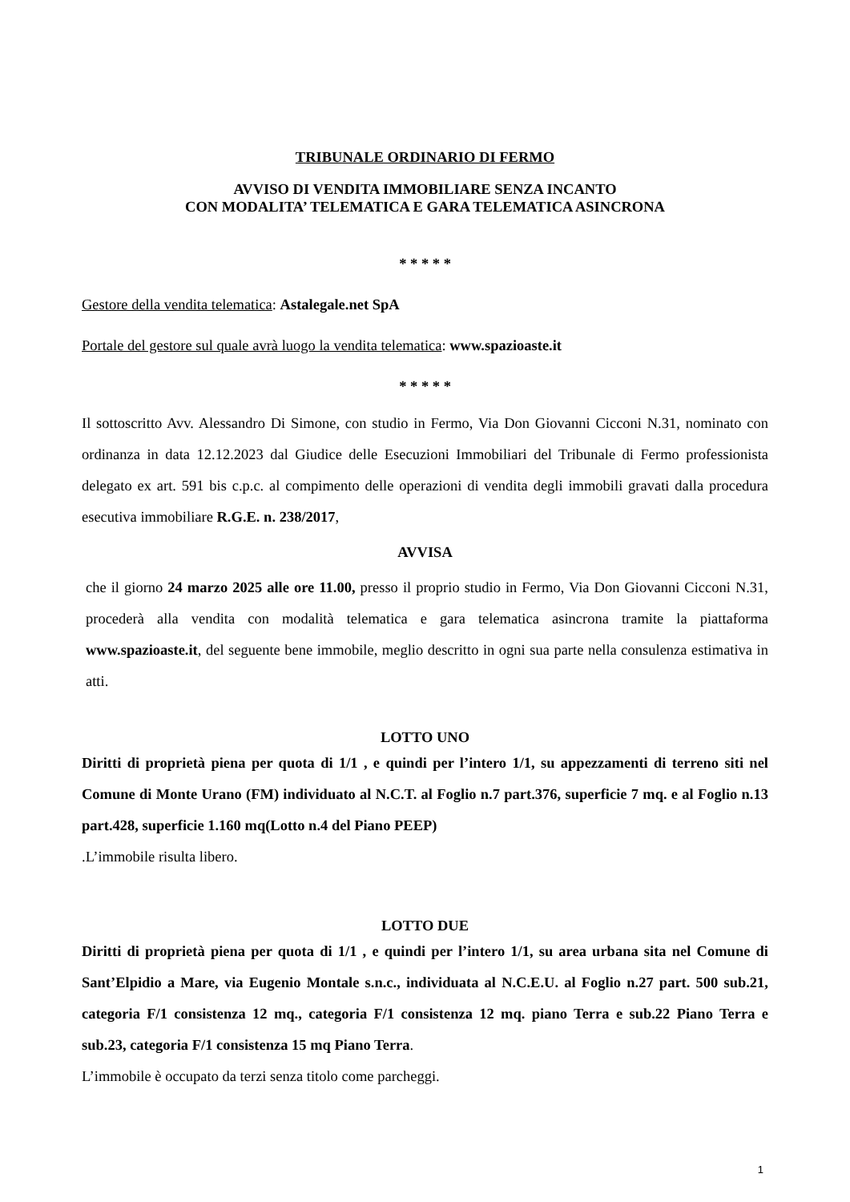TRIBUNALE ORDINARIO DI FERMO
AVVISO DI VENDITA IMMOBILIARE SENZA INCANTO
CON MODALITA’ TELEMATICA E GARA TELEMATICA ASINCRONA
* * * * *
Gestore della vendita telematica: Astalegale.net SpA
Portale del gestore sul quale avrà luogo la vendita telematica: www.spazioaste.it
* * * * *
Il sottoscritto Avv. Alessandro Di Simone, con studio in Fermo, Via Don Giovanni Cicconi N.31, nominato con ordinanza in data 12.12.2023 dal Giudice delle Esecuzioni Immobiliari del Tribunale di Fermo professionista delegato ex art. 591 bis c.p.c. al compimento delle operazioni di vendita degli immobili gravati dalla procedura esecutiva immobiliare R.G.E. n. 238/2017,
AVVISA
che il giorno 24 marzo 2025 alle ore 11.00, presso il proprio studio in Fermo, Via Don Giovanni Cicconi N.31, procederà alla vendita con modalità telematica e gara telematica asincrona tramite la piattaforma www.spazioaste.it, del seguente bene immobile, meglio descritto in ogni sua parte nella consulenza estimativa in atti.
LOTTO UNO
Diritti di proprietà piena per quota di 1/1 , e quindi per l’intero 1/1, su appezzamenti di terreno siti nel Comune di Monte Urano (FM) individuato al N.C.T. al Foglio n.7 part.376, superficie 7 mq. e al Foglio n.13 part.428, superficie 1.160 mq(Lotto n.4 del Piano PEEP)
.L’immobile risulta libero.
LOTTO DUE
Diritti di proprietà piena per quota di 1/1 , e quindi per l’intero 1/1, su area urbana sita nel Comune di Sant’Elpidio a Mare, via Eugenio Montale s.n.c., individuata al N.C.E.U. al Foglio n.27 part. 500 sub.21, categoria F/1 consistenza 12 mq., categoria F/1 consistenza 12 mq. piano Terra e sub.22 Piano Terra e sub.23, categoria F/1 consistenza 15 mq Piano Terra.
L’immobile è occupato da terzi senza titolo come parcheggi.
1